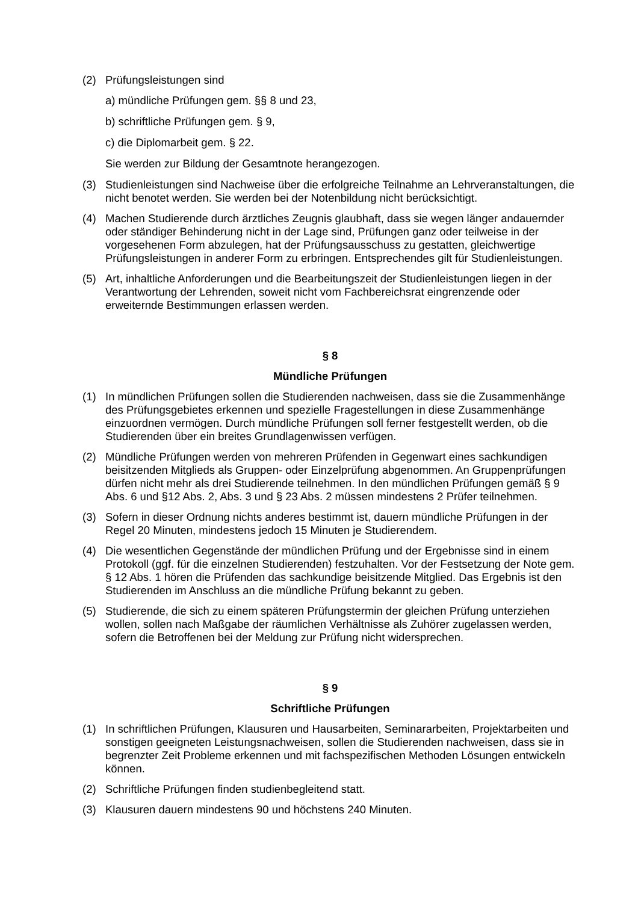(2) Prüfungsleistungen sind
a) mündliche Prüfungen gem. §§ 8 und 23,
b) schriftliche Prüfungen gem. § 9,
c) die Diplomarbeit gem. § 22.
Sie werden zur Bildung der Gesamtnote herangezogen.
(3) Studienleistungen sind Nachweise über die erfolgreiche Teilnahme an Lehrveranstaltungen, die nicht benotet werden. Sie werden bei der Notenbildung nicht berücksichtigt.
(4) Machen Studierende durch ärztliches Zeugnis glaubhaft, dass sie wegen länger andauernder oder ständiger Behinderung nicht in der Lage sind, Prüfungen ganz oder teilweise in der vorgesehenen Form abzulegen, hat der Prüfungsausschuss zu gestatten, gleichwertige Prüfungsleistungen in anderer Form zu erbringen. Entsprechendes gilt für Studienleistungen.
(5) Art, inhaltliche Anforderungen und die Bearbeitungszeit der Studienleistungen liegen in der Verantwortung der Lehrenden, soweit nicht vom Fachbereichsrat eingrenzende oder erweiternde Bestimmungen erlassen werden.
§ 8
Mündliche Prüfungen
(1) In mündlichen Prüfungen sollen die Studierenden nachweisen, dass sie die Zusammenhänge des Prüfungsgebietes erkennen und spezielle Fragestellungen in diese Zusammenhänge einzuordnen vermögen. Durch mündliche Prüfungen soll ferner festgestellt werden, ob die Studierenden über ein breites Grundlagenwissen verfügen.
(2) Mündliche Prüfungen werden von mehreren Prüfenden in Gegenwart eines sachkundigen beisitzenden Mitglieds als Gruppen- oder Einzelprüfung abgenommen. An Gruppenprüfungen dürfen nicht mehr als drei Studierende teilnehmen. In den mündlichen Prüfungen gemäß § 9 Abs. 6 und §12 Abs. 2, Abs. 3 und § 23 Abs. 2 müssen mindestens 2 Prüfer teilnehmen.
(3) Sofern in dieser Ordnung nichts anderes bestimmt ist, dauern mündliche Prüfungen in der Regel 20 Minuten, mindestens jedoch 15 Minuten je Studierendem.
(4) Die wesentlichen Gegenstände der mündlichen Prüfung und der Ergebnisse sind in einem Protokoll (ggf. für die einzelnen Studierenden) festzuhalten. Vor der Festsetzung der Note gem. § 12 Abs. 1 hören die Prüfenden das sachkundige beisitzende Mitglied. Das Ergebnis ist den Studierenden im Anschluss an die mündliche Prüfung bekannt zu geben.
(5) Studierende, die sich zu einem späteren Prüfungstermin der gleichen Prüfung unterziehen wollen, sollen nach Maßgabe der räumlichen Verhältnisse als Zuhörer zugelassen werden, sofern die Betroffenen bei der Meldung zur Prüfung nicht widersprechen.
§ 9
Schriftliche Prüfungen
(1) In schriftlichen Prüfungen, Klausuren und Hausarbeiten, Seminararbeiten, Projektarbeiten und sonstigen geeigneten Leistungsnachweisen, sollen die Studierenden nachweisen, dass sie in begrenzter Zeit Probleme erkennen und mit fachspezifischen Methoden Lösungen entwickeln können.
(2) Schriftliche Prüfungen finden studienbegleitend statt.
(3) Klausuren dauern mindestens 90 und höchstens 240 Minuten.